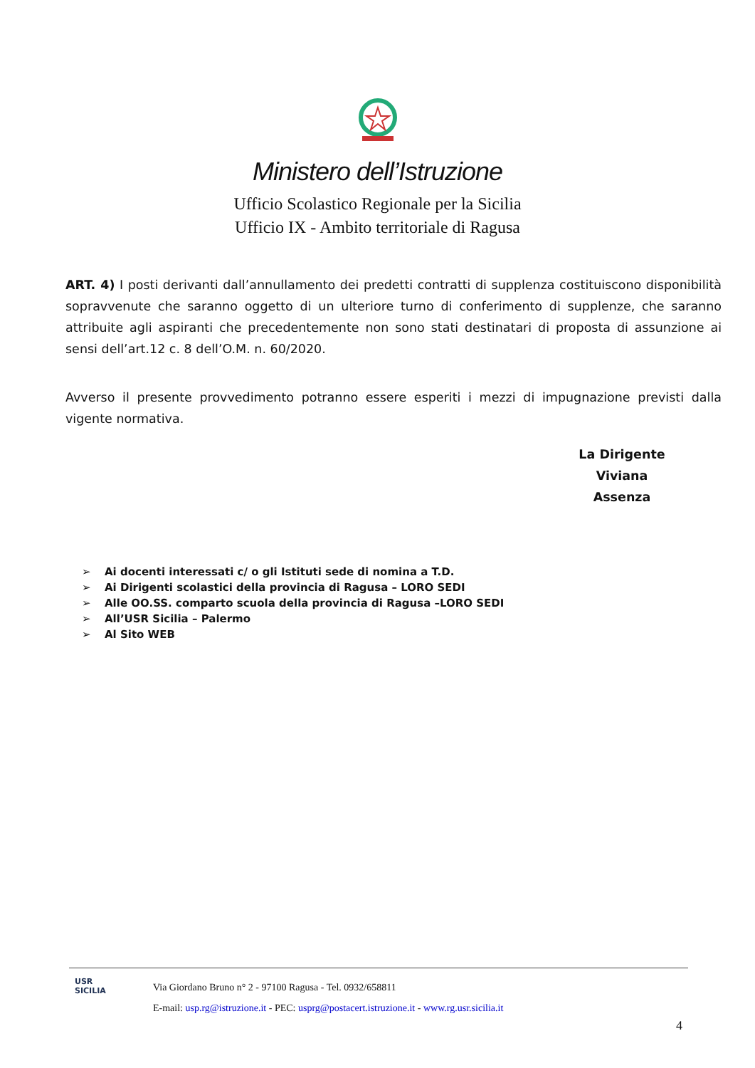Ministero dell’Istruzione
Ufficio Scolastico Regionale per la Sicilia
Ufficio IX - Ambito territoriale di Ragusa
ART. 4) I posti derivanti dall’annullamento dei predetti contratti di supplenza costituiscono disponibilità sopravvenute che saranno oggetto di un ulteriore turno di conferimento di supplenze, che saranno attribuite agli aspiranti che precedentemente non sono stati destinatari di proposta di assunzione ai sensi dell’art.12 c. 8 dell’O.M. n. 60/2020.
Avverso il presente provvedimento potranno essere esperiti i mezzi di impugnazione previsti dalla vigente normativa.
La Dirigente
Viviana Assenza
➢ Ai docenti interessati c/ o gli Istituti sede di nomina a T.D.
➢ Ai Dirigenti scolastici della provincia di Ragusa – LORO SEDI
➢ Alle OO.SS. comparto scuola della provincia di Ragusa –LORO SEDI
➢ All’USR Sicilia – Palermo
➢ Al Sito WEB
USR
SICILIA
Via Giordano Bruno n° 2 - 97100 Ragusa - Tel. 0932/658811
E-mail: usp.rg@istruzione.it - PEC: usprg@postacert.istruzione.it - www.rg.usr.sicilia.it
4